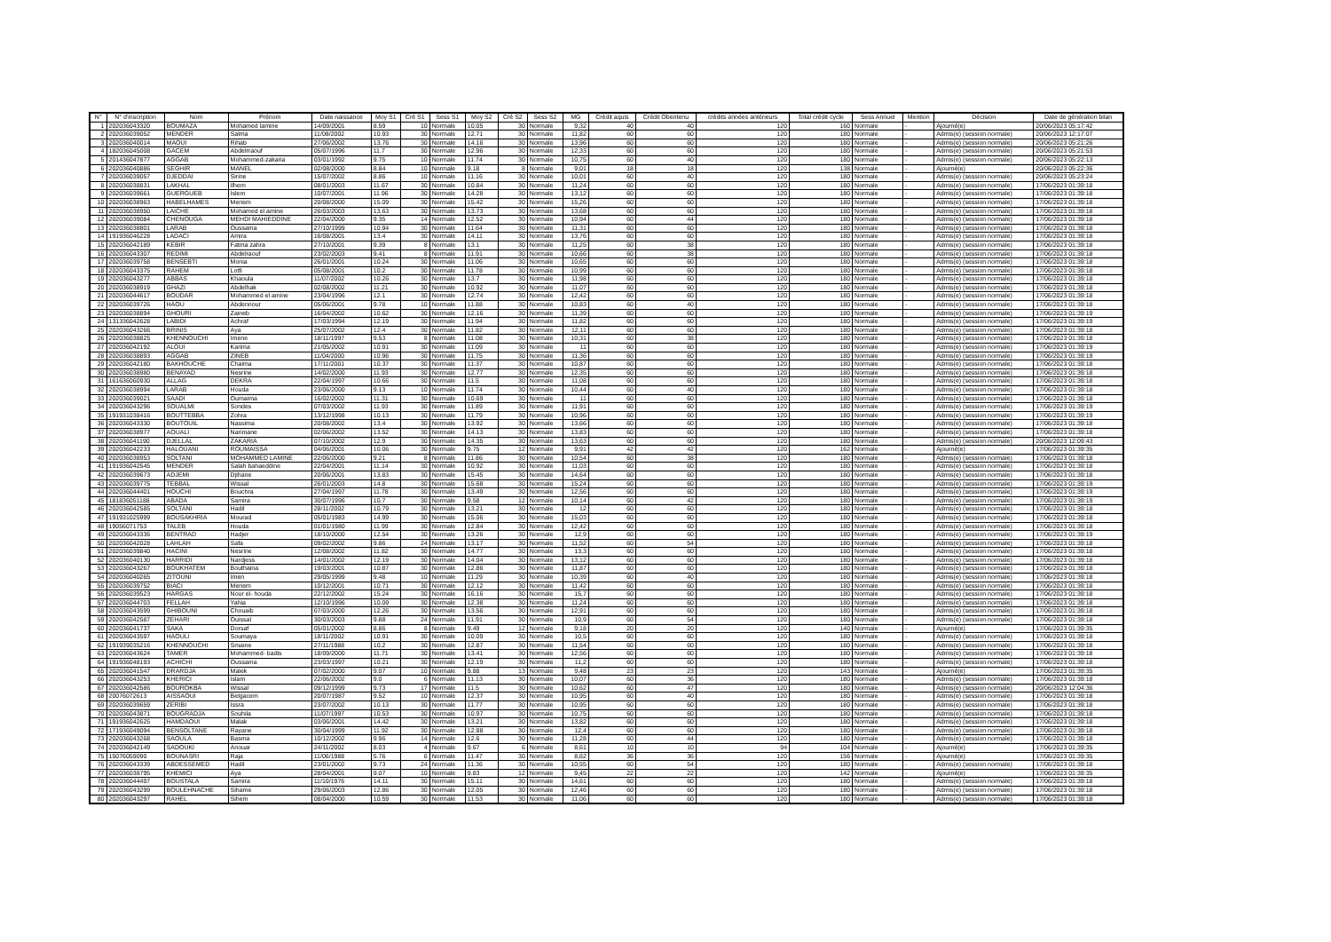| N° | N° d'inscription | Nom | Prénom | Date naissance | Moy S1 | Cré S1 | Sess S1 | Moy S2 | Cré S2 | Sess S2 | MG | Crédit aquis | Crédit Obentenu | crédits années antérieurs | Total crédit cycle | Sess Annuel | Mention | Décision | Date de génération bilan |
| --- | --- | --- | --- | --- | --- | --- | --- | --- | --- | --- | --- | --- | --- | --- | --- | --- | --- | --- | --- |
| 1 | 202036043320 | BOUMAZA | Mohamed lamine | 14/09/2001 | 8.59 | 10 | Normale | 10.05 | 30 | Normale | 9,32 | 40 | 40 | 120 | 160 | Normale | - | Ajourné(e) | 20/06/2023 05:17:42 |
| 2 | 202036039052 | MENDER | Salma | 11/08/2002 | 10.93 | 30 | Normale | 12.71 | 30 | Normale | 11,82 | 60 | 60 | 120 | 180 | Normale | - | Admis(e) (session normale) | 20/06/2023 12:17:07 |
| 3 | 202036040014 | MAOUI | Rihab | 27/06/2002 | 13.76 | 30 | Normale | 14.16 | 30 | Normale | 13,96 | 60 | 60 | 120 | 180 | Normale | - | Admis(e) (session normale) | 20/06/2023 05:21:26 |
| 4 | 182036045008 | GACEM | Abdelrraouf | 05/07/1996 | 11.7 | 30 | Normale | 12.96 | 30 | Normale | 12,33 | 60 | 60 | 120 | 180 | Normale | - | Admis(e) (session normale) | 20/06/2023 05:21:53 |
| 5 | 201436047877 | AGGAB | Mohammed-zakaria | 03/01/1992 | 9.75 | 10 | Normale | 11.74 | 30 | Normale | 10,75 | 60 | 40 | 120 | 180 | Normale | - | Admis(e) (session normale) | 20/06/2023 05:22:13 |
| 6 | 202036040886 | SEGHIR | MANEL | 02/08/2000 | 8.84 | 10 | Normale | 9.18 | 8 | Normale | 9,01 | 18 | 18 | 120 | 138 | Normale | - | Ajourné(e) | 20/06/2023 05:22:36 |
| 7 | 202036039057 | DJEDDAI | Sirine | 15/07/2002 | 8.86 | 10 | Normale | 11.16 | 30 | Normale | 10,01 | 60 | 40 | 120 | 180 | Normale | - | Admis(e) (session normale) | 20/06/2023 05:23:24 |
| 8 | 202036038831 | LAKHAL | Ilhem | 08/01/2003 | 11.67 | 30 | Normale | 10.84 | 30 | Normale | 11,24 | 60 | 60 | 120 | 180 | Normale | - | Admis(e) (session normale) | 17/06/2023 01:39:18 |
| 9 | 202036039661 | GUERGUEB | Islem | 10/07/2001 | 11.96 | 30 | Normale | 14.28 | 30 | Normale | 13,12 | 60 | 60 | 120 | 180 | Normale | - | Admis(e) (session normale) | 17/06/2023 01:39:18 |
| 10 | 202036038963 | HABELHAMES | Meriem | 20/08/2000 | 15.09 | 30 | Normale | 15.42 | 30 | Normale | 15,26 | 60 | 60 | 120 | 180 | Normale | - | Admis(e) (session normale) | 17/06/2023 01:39:18 |
| 11 | 202036038950 | LAICHE | Mohamed el amine | 26/03/2003 | 13.63 | 30 | Normale | 13.73 | 30 | Normale | 13,68 | 60 | 60 | 120 | 180 | Normale | - | Admis(e) (session normale) | 17/06/2023 01:39:18 |
| 12 | 202036039084 | CHENOUGA | MEHDI MAHIEDDINE | 22/04/2000 | 9.35 | 14 | Normale | 12.52 | 30 | Normale | 10,94 | 60 | 44 | 120 | 180 | Normale | - | Admis(e) (session normale) | 17/06/2023 01:39:18 |
| 13 | 202036038801 | LARAB | Oussama | 27/10/1999 | 10.94 | 30 | Normale | 11.64 | 30 | Normale | 11,31 | 60 | 60 | 120 | 180 | Normale | - | Admis(e) (session normale) | 17/06/2023 01:39:18 |
| 14 | 191936046228 | LADACI | Amira | 16/08/2001 | 13.4 | 30 | Normale | 14.11 | 30 | Normale | 13,76 | 60 | 60 | 120 | 180 | Normale | - | Admis(e) (session normale) | 17/06/2023 01:39:18 |
| 15 | 202036042189 | KEBIR | Fatma zahra | 27/10/2001 | 9.39 | 8 | Normale | 13.1 | 30 | Normale | 11,25 | 60 | 38 | 120 | 180 | Normale | - | Admis(e) (session normale) | 17/06/2023 01:39:18 |
| 16 | 202036043307 | REDIMI | Abdelraouf | 23/02/2003 | 9.41 | 8 | Normale | 11.91 | 30 | Normale | 10,66 | 60 | 38 | 120 | 180 | Normale | - | Admis(e) (session normale) | 17/06/2023 01:39:18 |
| 17 | 202036039758 | BENSEBTI | Monia | 26/01/2001 | 10.24 | 30 | Normale | 11.06 | 30 | Normale | 10,65 | 60 | 60 | 120 | 180 | Normale | - | Admis(e) (session normale) | 17/06/2023 01:39:18 |
| 18 | 202036043375 | RAHEM | Lotfi | 05/08/2001 | 10.2 | 30 | Normale | 11.78 | 30 | Normale | 10,99 | 60 | 60 | 120 | 180 | Normale | - | Admis(e) (session normale) | 17/06/2023 01:39:18 |
| 19 | 202036043277 | ABBAS | Khaoula | 11/07/2002 | 10.26 | 30 | Normale | 13.7 | 30 | Normale | 11,98 | 60 | 60 | 120 | 180 | Normale | - | Admis(e) (session normale) | 17/06/2023 01:39:18 |
| 20 | 202036038919 | GHAZI | Abdelhak | 02/08/2002 | 11.21 | 30 | Normale | 10.92 | 30 | Normale | 11,07 | 60 | 60 | 120 | 180 | Normale | - | Admis(e) (session normale) | 17/06/2023 01:39:18 |
| 21 | 202036044617 | BOUDAR | Mohammed el amine | 23/04/1996 | 12.1 | 30 | Normale | 12.74 | 30 | Normale | 12,42 | 60 | 60 | 120 | 180 | Normale | - | Admis(e) (session normale) | 17/06/2023 01:39:18 |
| 22 | 202036039726 | HAOU | Abdennour | 05/06/2001 | 9.78 | 10 | Normale | 11.88 | 30 | Normale | 10,83 | 60 | 40 | 120 | 180 | Normale | - | Admis(e) (session normale) | 17/06/2023 01:39:18 |
| 23 | 202036038894 | GHOURI | Zaineb | 16/04/2002 | 10.62 | 30 | Normale | 12.16 | 30 | Normale | 11,39 | 60 | 60 | 120 | 180 | Normale | - | Admis(e) (session normale) | 17/06/2023 01:39:19 |
| 24 | 131336042628 | LABIDI | Achraf | 17/03/1994 | 12.19 | 30 | Normale | 11.94 | 30 | Normale | 11,82 | 60 | 60 | 120 | 180 | Normale | - | Admis(e) (session normale) | 17/06/2023 01:39:19 |
| 25 | 202036043266 | BRINIS | Aya | 25/07/2002 | 12.4 | 30 | Normale | 11.82 | 30 | Normale | 12,11 | 60 | 60 | 120 | 180 | Normale | - | Admis(e) (session normale) | 17/06/2023 01:39:18 |
| 26 | 202036038825 | KHENNOUCHI | Imene | 18/11/1997 | 9.53 | 8 | Normale | 11.08 | 30 | Normale | 10,31 | 60 | 38 | 120 | 180 | Normale | - | Admis(e) (session normale) | 17/06/2023 01:39:18 |
| 27 | 202036042192 | ALOUI | Karima | 21/05/2002 | 10.91 | 30 | Normale | 11.09 | 30 | Normale | 11 | 60 | 60 | 120 | 180 | Normale | - | Admis(e) (session normale) | 17/06/2023 01:39:19 |
| 28 | 202036038893 | AGGAB | ZINEB | 11/04/2000 | 10.96 | 30 | Normale | 11.75 | 30 | Normale | 11,36 | 60 | 60 | 120 | 180 | Normale | - | Admis(e) (session normale) | 17/06/2023 01:39:19 |
| 29 | 202036042180 | BAKHOUCHE | Chaima | 17/11/2001 | 10.37 | 30 | Normale | 11.37 | 30 | Normale | 10,87 | 60 | 60 | 120 | 180 | Normale | - | Admis(e) (session normale) | 17/06/2023 01:39:18 |
| 30 | 202036038980 | BENAYAD | Nesrine | 14/02/2000 | 11.93 | 30 | Normale | 12.77 | 30 | Normale | 12,35 | 60 | 60 | 120 | 180 | Normale | - | Admis(e) (session normale) | 17/06/2023 01:39:18 |
| 31 | 161636060930 | ALLAG | DEKRA | 22/04/1997 | 10.66 | 30 | Normale | 11.5 | 30 | Normale | 11,08 | 60 | 60 | 120 | 180 | Normale | - | Admis(e) (session normale) | 17/06/2023 01:39:18 |
| 32 | 202036038994 | LARAB | Houda | 23/06/2000 | 9.13 | 10 | Normale | 11.74 | 30 | Normale | 10,44 | 60 | 40 | 120 | 180 | Normale | - | Admis(e) (session normale) | 17/06/2023 01:39:18 |
| 33 | 202036039021 | SAADI | Oumaima | 16/02/2002 | 11.31 | 30 | Normale | 10.69 | 30 | Normale | 11 | 60 | 60 | 120 | 180 | Normale | - | Admis(e) (session normale) | 17/06/2023 01:39:18 |
| 34 | 202036043296 | SOUALMI | Sondes | 07/03/2002 | 11.93 | 30 | Normale | 11.89 | 30 | Normale | 11,91 | 60 | 60 | 120 | 180 | Normale | - | Admis(e) (session normale) | 17/06/2023 01:39:19 |
| 35 | 191931038416 | BOUTTEBBA | Zohra | 13/12/1998 | 10.13 | 30 | Normale | 11.79 | 30 | Normale | 10,96 | 60 | 60 | 120 | 180 | Normale | - | Admis(e) (session normale) | 17/06/2023 01:39:19 |
| 36 | 202036043330 | BOUTOUIL | Nassima | 20/08/2002 | 13.4 | 30 | Normale | 13.92 | 30 | Normale | 13,66 | 60 | 60 | 120 | 180 | Normale | - | Admis(e) (session normale) | 17/06/2023 01:39:18 |
| 37 | 202036038977 | AOUALI | Narimane | 02/06/2002 | 13.52 | 30 | Normale | 14.13 | 30 | Normale | 13,83 | 60 | 60 | 120 | 180 | Normale | - | Admis(e) (session normale) | 17/06/2023 01:39:18 |
| 38 | 202036041190 | DJELLAL | ZAKARIA | 07/10/2002 | 12.9 | 30 | Normale | 14.35 | 30 | Normale | 13,63 | 60 | 60 | 120 | 180 | Normale | - | Admis(e) (session normale) | 20/06/2023 12:09:43 |
| 39 | 202036042233 | HALOUANI | ROUMAISSA | 04/06/2001 | 10.06 | 30 | Normale | 9.75 | 12 | Normale | 9,91 | 42 | 42 | 120 | 162 | Normale | - | Ajourné(e) | 17/06/2023 01:39:35 |
| 40 | 202036038953 | SOLTANI | MOHAMMED LAMINE | 22/06/2000 | 9.21 | 8 | Normale | 11.86 | 30 | Normale | 10,54 | 60 | 38 | 120 | 180 | Normale | - | Admis(e) (session normale) | 17/06/2023 01:39:18 |
| 41 | 191936042545 | MENDER | Salah bahaeddine | 22/04/2001 | 11.14 | 30 | Normale | 10.92 | 30 | Normale | 11,03 | 60 | 60 | 120 | 180 | Normale | - | Admis(e) (session normale) | 17/06/2023 01:39:18 |
| 42 | 202036039673 | ADJEMI | Djihane | 20/06/2001 | 13.83 | 30 | Normale | 15.45 | 30 | Normale | 14,64 | 60 | 60 | 120 | 180 | Normale | - | Admis(e) (session normale) | 17/06/2023 01:39:18 |
| 43 | 202036039775 | TEBBAL | Wissal | 26/01/2003 | 14.8 | 30 | Normale | 15.68 | 30 | Normale | 15,24 | 60 | 60 | 120 | 180 | Normale | - | Admis(e) (session normale) | 17/06/2023 01:39:19 |
| 44 | 202036044401 | HOUCHI | Bouchra | 27/04/1997 | 11.78 | 30 | Normale | 13.49 | 30 | Normale | 12,56 | 60 | 60 | 120 | 180 | Normale | - | Admis(e) (session normale) | 17/06/2023 01:39:19 |
| 45 | 181836051188 | ABADA | Samira | 30/07/1996 | 10.7 | 30 | Normale | 9.58 | 12 | Normale | 10,14 | 60 | 42 | 120 | 180 | Normale | - | Admis(e) (session normale) | 17/06/2023 01:39:19 |
| 46 | 202036042585 | SOLTANI | Hadil | 28/11/2002 | 10.79 | 30 | Normale | 13.21 | 30 | Normale | 12 | 60 | 60 | 120 | 180 | Normale | - | Admis(e) (session normale) | 17/06/2023 01:39:18 |
| 47 | 191931025999 | BOUSAKHRIA | Mourad | 05/01/1983 | 14.99 | 30 | Normale | 15.06 | 30 | Normale | 15,03 | 60 | 60 | 120 | 180 | Normale | - | Admis(e) (session normale) | 17/06/2023 01:39:18 |
| 48 | 19056071753 | TALEB | Houda | 01/01/1980 | 11.99 | 30 | Normale | 12.84 | 30 | Normale | 12,42 | 60 | 60 | 120 | 180 | Normale | - | Admis(e) (session normale) | 17/06/2023 01:39:18 |
| 49 | 202036043336 | BENTRAD | Hadjer | 18/10/2000 | 12.54 | 30 | Normale | 13.26 | 30 | Normale | 12,9 | 60 | 60 | 120 | 180 | Normale | - | Admis(e) (session normale) | 17/06/2023 01:39:19 |
| 50 | 202036042028 | LAHLAH | Safa | 09/02/2002 | 9.86 | 24 | Normale | 13.17 | 30 | Normale | 11,52 | 60 | 54 | 120 | 180 | Normale | - | Admis(e) (session normale) | 17/06/2023 01:39:18 |
| 51 | 202036039840 | HACINI | Nesrine | 12/08/2002 | 11.82 | 30 | Normale | 14.77 | 30 | Normale | 13,3 | 60 | 60 | 120 | 180 | Normale | - | Admis(e) (session normale) | 17/06/2023 01:39:18 |
| 52 | 202036040130 | HARRIDI | Nardjess | 14/01/2002 | 12.19 | 30 | Normale | 14.04 | 30 | Normale | 13,12 | 60 | 60 | 120 | 180 | Normale | - | Admis(e) (session normale) | 17/06/2023 01:39:18 |
| 53 | 202036043267 | BOUKHATEM | Bouthaina | 19/03/2001 | 10.87 | 30 | Normale | 12.86 | 30 | Normale | 11,87 | 60 | 60 | 120 | 180 | Normale | - | Admis(e) (session normale) | 17/06/2023 01:39:18 |
| 54 | 202036040265 | ZITOUNI | Imen | 29/05/1999 | 9.48 | 10 | Normale | 11.29 | 30 | Normale | 10,39 | 60 | 40 | 120 | 180 | Normale | - | Admis(e) (session normale) | 17/06/2023 01:39:18 |
| 55 | 202036039752 | BIACI | Meriem | 10/12/2001 | 10.71 | 30 | Normale | 12.12 | 30 | Normale | 11,42 | 60 | 60 | 120 | 180 | Normale | - | Admis(e) (session normale) | 17/06/2023 01:39:18 |
| 56 | 202036039523 | HARGAS | Nour el- houda | 22/12/2002 | 15.24 | 30 | Normale | 16.16 | 30 | Normale | 15,7 | 60 | 60 | 120 | 180 | Normale | - | Admis(e) (session normale) | 17/06/2023 01:39:18 |
| 57 | 202036044703 | FELLAH | Yahia | 12/10/1996 | 10.09 | 30 | Normale | 12.38 | 30 | Normale | 11,24 | 60 | 60 | 120 | 180 | Normale | - | Admis(e) (session normale) | 17/06/2023 01:39:18 |
| 58 | 202036043599 | GHIBOUNI | Chouaib | 07/03/2000 | 12.26 | 30 | Normale | 13.56 | 30 | Normale | 12,91 | 60 | 60 | 120 | 180 | Normale | - | Admis(e) (session normale) | 17/06/2023 01:39:18 |
| 59 | 202036042587 | ZEHARI | Ouissal | 30/03/2003 | 9.88 | 24 | Normale | 11.91 | 30 | Normale | 10,9 | 60 | 54 | 120 | 180 | Normale | - | Admis(e) (session normale) | 17/06/2023 01:39:18 |
| 60 | 202036041737 | SAKA | Dorsaf | 05/01/2002 | 8.86 | 8 | Normale | 9.49 | 12 | Normale | 9,18 | 20 | 20 | 120 | 140 | Normale | - | Ajourné(e) | 17/06/2023 01:39:35 |
| 61 | 202036043597 | HAOULI | Soumaya | 18/11/2002 | 10.91 | 30 | Normale | 10.09 | 30 | Normale | 10,5 | 60 | 60 | 120 | 180 | Normale | - | Admis(e) (session normale) | 17/06/2023 01:39:18 |
| 62 | 191939035216 | KHENNOUCHI | Smaine | 27/11/1988 | 10.2 | 30 | Normale | 12.87 | 30 | Normale | 11,54 | 60 | 60 | 120 | 180 | Normale | - | Admis(e) (session normale) | 17/06/2023 01:39:18 |
| 63 | 202036043624 | TAMER | Mohammed- badis | 18/09/2000 | 11.71 | 30 | Normale | 13.41 | 30 | Normale | 12,56 | 60 | 60 | 120 | 180 | Normale | - | Admis(e) (session normale) | 17/06/2023 01:39:18 |
| 64 | 191936048193 | ACHICHI | Oussama | 23/03/1997 | 10.21 | 30 | Normale | 12.19 | 30 | Normale | 11,2 | 60 | 60 | 120 | 180 | Normale | - | Admis(e) (session normale) | 17/06/2023 01:39:18 |
| 65 | 202036041547 | DRARDJA | Malek | 07/02/2000 | 9.07 | 10 | Normale | 9.88 | 13 | Normale | 9,48 | 23 | 23 | 120 | 143 | Normale | - | Ajourné(e) | 17/06/2023 01:39:35 |
| 66 | 202036043253 | KHERICI | Islam | 22/06/2002 | 9.0 | 6 | Normale | 11.13 | 30 | Normale | 10,07 | 60 | 36 | 120 | 180 | Normale | - | Admis(e) (session normale) | 17/06/2023 01:39:18 |
| 67 | 202036042586 | BOUROKBA | Wissal | 09/12/1999 | 9.73 | 17 | Normale | 11.5 | 30 | Normale | 10,62 | 60 | 47 | 120 | 180 | Normale | - | Admis(e) (session normale) | 20/06/2023 12:04:36 |
| 68 | 20076072613 | AISSAOUI | Belgacem | 20/07/1987 | 9.52 | 10 | Normale | 12.37 | 30 | Normale | 10,95 | 60 | 40 | 120 | 180 | Normale | - | Admis(e) (session normale) | 17/06/2023 01:39:18 |
| 69 | 202036039659 | ZERIBI | Issra | 23/07/2002 | 10.13 | 30 | Normale | 11.77 | 30 | Normale | 10,95 | 60 | 60 | 120 | 180 | Normale | - | Admis(e) (session normale) | 17/06/2023 01:39:18 |
| 70 | 202036043871 | BOUGRADJA | Souhila | 11/07/1997 | 10.53 | 30 | Normale | 10.97 | 30 | Normale | 10,75 | 60 | 60 | 120 | 180 | Normale | - | Admis(e) (session normale) | 17/06/2023 01:39:18 |
| 71 | 191936042625 | HAMDAOUI | Malak | 03/06/2001 | 14.42 | 30 | Normale | 13.21 | 30 | Normale | 13,82 | 60 | 60 | 120 | 180 | Normale | - | Admis(e) (session normale) | 17/06/2023 01:39:18 |
| 72 | 171936049094 | BENSOLTANE | Rayane | 30/04/1999 | 11.92 | 30 | Normale | 12.88 | 30 | Normale | 12,4 | 60 | 60 | 120 | 180 | Normale | - | Admis(e) (session normale) | 17/06/2023 01:39:18 |
| 73 | 202036043268 | SAOULA | Basma | 10/12/2002 | 9.96 | 14 | Normale | 12.6 | 30 | Normale | 11,28 | 60 | 44 | 120 | 180 | Normale | - | Admis(e) (session normale) | 17/06/2023 01:39:18 |
| 74 | 202036042149 | SADOUKI | Anouar | 24/11/2002 | 8.03 | 4 | Normale | 9.67 | 6 | Normale | 8,61 | 10 | 10 | 94 | 104 | Normale | - | Ajourné(e) | 17/06/2023 01:39:35 |
| 75 | 15076059090 | BOUNASRI | Raja | 11/06/1988 | 5.76 | 6 | Normale | 11.47 | 30 | Normale | 8,62 | 36 | 36 | 120 | 156 | Normale | - | Ajourné(e) | 17/06/2023 01:39:35 |
| 76 | 202036043339 | ABDESSEMED | Hadil | 23/01/2002 | 9.73 | 24 | Normale | 11.36 | 30 | Normale | 10,55 | 60 | 54 | 120 | 180 | Normale | - | Admis(e) (session normale) | 17/06/2023 01:39:18 |
| 77 | 202036038795 | KHEMICI | Aya | 28/04/2001 | 9.07 | 10 | Normale | 9.83 | 12 | Normale | 9,45 | 22 | 22 | 120 | 142 | Normale | - | Ajourné(e) | 17/06/2023 01:39:35 |
| 78 | 202036044497 | BOUSTALA | Samira | 11/10/1976 | 14.11 | 30 | Normale | 15.11 | 30 | Normale | 14,61 | 60 | 60 | 120 | 180 | Normale | - | Admis(e) (session normale) | 17/06/2023 01:39:18 |
| 79 | 202036043299 | BOULEHNACHE | Sihame | 29/06/2003 | 12.86 | 30 | Normale | 12.05 | 30 | Normale | 12,46 | 60 | 60 | 120 | 180 | Normale | - | Admis(e) (session normale) | 17/06/2023 01:39:18 |
| 80 | 202036043297 | RAHEL | Sihem | 08/04/2000 | 10.59 | 30 | Normale | 11.53 | 30 | Normale | 11,06 | 60 | 60 | 120 | 180 | Normale | - | Admis(e) (session normale) | 17/06/2023 01:39:18 |